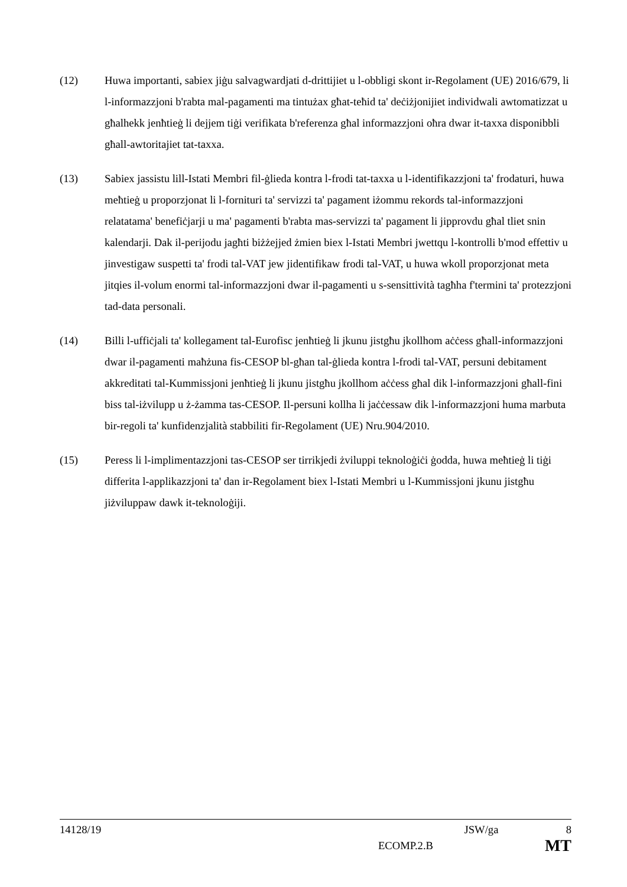(12) Huwa importanti, sabiex jiġu salvagwardjati d-drittijiet u l-obbligi skont ir-Regolament (UE) 2016/679, li l-informazzjoni b'rabta mal-pagamenti ma tintużax għat-teħid ta' deċiżjonijiet individwali awtomatizzat u għalhekk jenħtieġ li dejjem tiġi verifikata b'referenza għal informazzjoni oħra dwar it-taxxa disponibbli għall-awtoritajiet tat-taxxa.
(13) Sabiex jassistu lill-Istati Membri fil-ġlieda kontra l-frodi tat-taxxa u l-identifikazzjoni ta' frodaturi, huwa meħtieġ u proporzjonat li l-fornituri ta' servizzi ta' pagament iżommu rekords tal-informazzjoni relatatama' benefiċjarji u ma' pagamenti b'rabta mas-servizzi ta' pagament li jipprovdu għal tliet snin kalendarji. Dak il-perijodu jagħti biżżejjed żmien biex l-Istati Membri jwettqu l-kontrolli b'mod effettiv u jinvestigaw suspetti ta' frodi tal-VAT jew jidentifikaw frodi tal-VAT, u huwa wkoll proporzjonat meta jitqies il-volum enormi tal-informazzjoni dwar il-pagamenti u s-sensittività tagħha f'termini ta' protezzjoni tad-data personali.
(14) Billi l-uffiċjali ta' kollegament tal-Eurofisc jenħtieġ li jkunu jistgħu jkollhom aċċess għall-informazzjoni dwar il-pagamenti maħżuna fis-CESOP bl-għan tal-ġlieda kontra l-frodi tal-VAT, persuni debitament akkreditati tal-Kummissjoni jenħtieġ li jkunu jistgħu jkollhom aċċess għal dik l-informazzjoni għall-fini biss tal-iżvilupp u ż-żamma tas-CESOP. Il-persuni kollha li jaċċessaw dik l-informazzjoni huma marbuta bir-regoli ta' kunfidenzjalità stabbiliti fir-Regolament (UE) Nru.904/2010.
(15) Peress li l-implimentazzjoni tas-CESOP ser tirrikjedi żviluppi teknoloġiċi ġodda, huwa meħtieġ li tiġi differita l-applikazzjoni ta' dan ir-Regolament biex l-Istati Membri u l-Kummissjoni jkunu jistgħu jiżviluppaw dawk it-teknoloġiji.
14128/19 JSW/ga 8
ECOMP.2.B MT